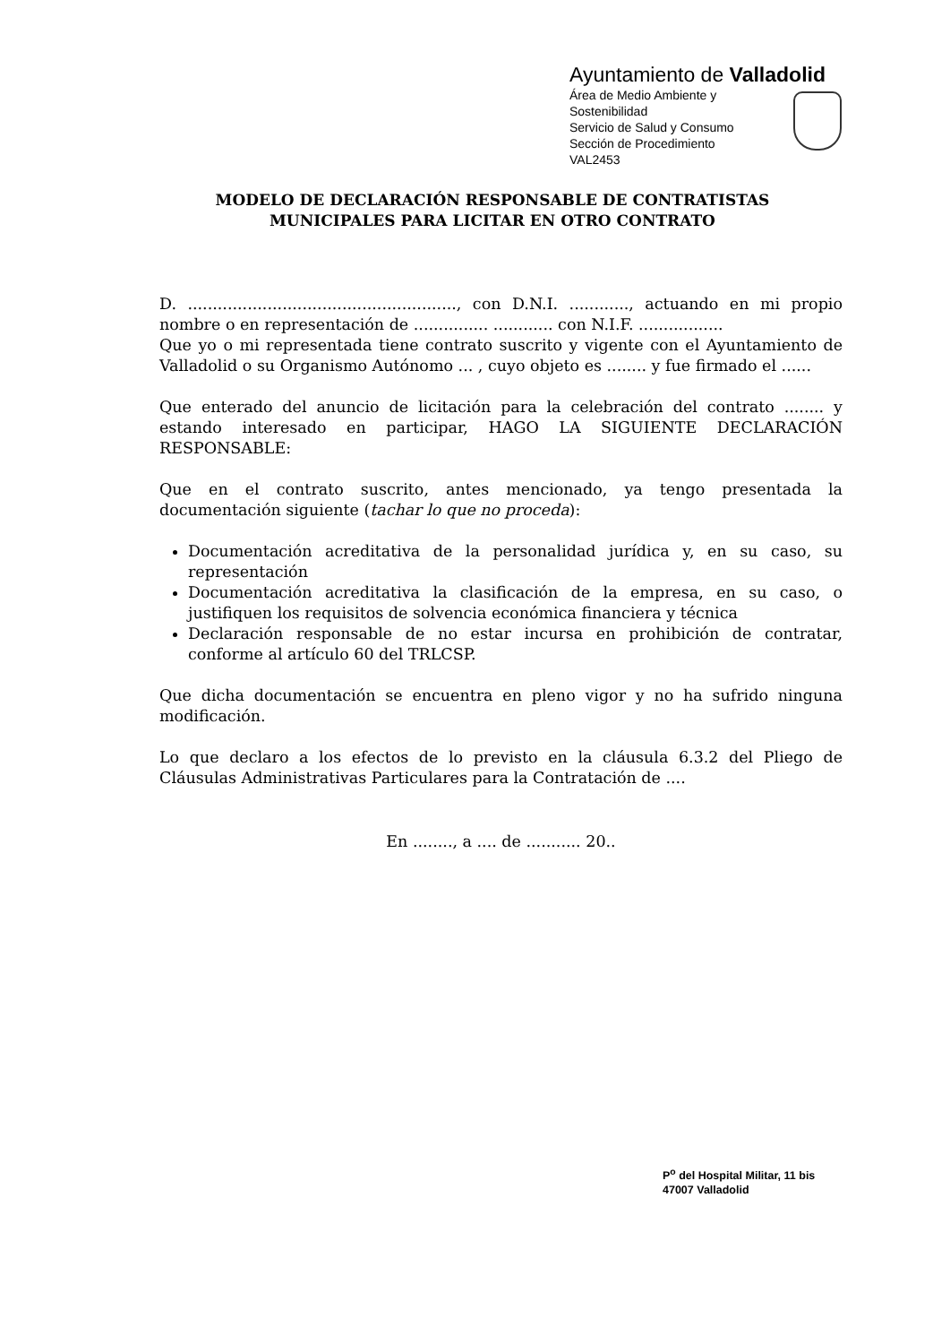Ayuntamiento de Valladolid
Área de Medio Ambiente y Sostenibilidad
Servicio de Salud y Consumo
Sección de Procedimiento
VAL2453
MODELO DE DECLARACIÓN RESPONSABLE DE CONTRATISTAS
MUNICIPALES PARA LICITAR EN OTRO CONTRATO
D. ......................................................, con D.N.I. ............, actuando en mi propio nombre o en representación de ............... ............ con N.I.F. .................
Que yo o mi representada tiene contrato suscrito y vigente con el Ayuntamiento de Valladolid o su Organismo Autónomo ... , cuyo objeto es ........ y fue firmado el ......
Que enterado del anuncio de licitación para la celebración del contrato ........ y estando interesado en participar, HAGO LA SIGUIENTE DECLARACIÓN RESPONSABLE:
Que en el contrato suscrito, antes mencionado, ya tengo presentada la documentación siguiente (tachar lo que no proceda):
Documentación acreditativa de la personalidad jurídica y, en su caso, su representación
Documentación acreditativa la clasificación de la empresa, en su caso, o justifiquen los requisitos de solvencia económica financiera y técnica
Declaración responsable de no estar incursa en prohibición de contratar, conforme al artículo 60 del TRLCSP.
Que dicha documentación se encuentra en pleno vigor y no ha sufrido ninguna modificación.
Lo que declaro a los efectos de lo previsto en la cláusula 6.3.2 del Pliego de Cláusulas Administrativas Particulares para la Contratación de ....
En ........, a .... de ........... 20..
P<sup>o</sup> del Hospital Militar, 11 bis
47007 Valladolid